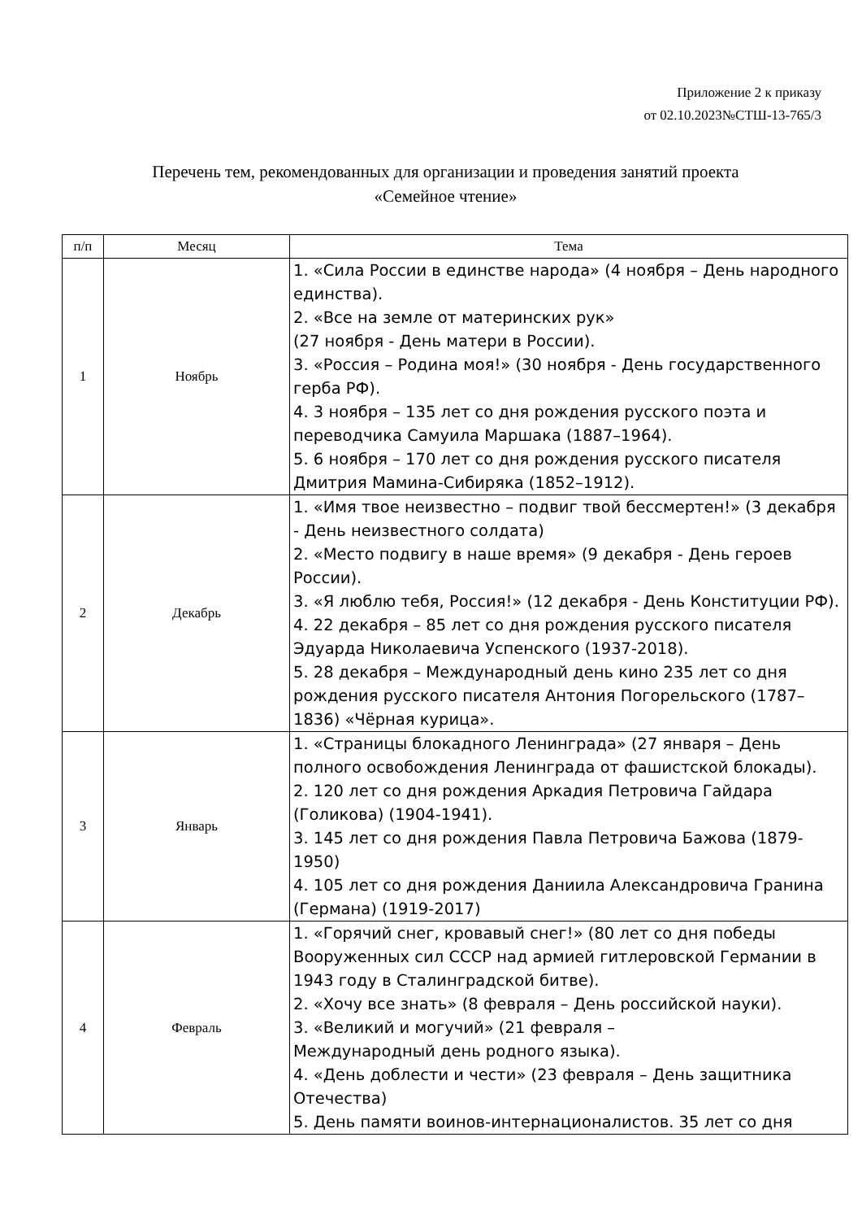Приложение 2 к приказу
от 02.10.2023№СТШ-13-765/3
Перечень тем, рекомендованных для организации и проведения занятий проекта
«Семейное чтение»
| п/п | Месяц | Тема |
| --- | --- | --- |
| 1 | Ноябрь | 1. «Сила России в единстве народа» (4 ноября – День народного единства). 2. «Все на земле от материнских рук» (27 ноября - День матери в России). 3. «Россия – Родина моя!» (30 ноября - День государственного герба РФ). 4. 3 ноября – 135 лет со дня рождения русского поэта и переводчика Самуила Маршака (1887–1964). 5. 6 ноября – 170 лет со дня рождения русского писателя Дмитрия Мамина-Сибиряка (1852–1912). |
| 2 | Декабрь | 1. «Имя твое неизвестно – подвиг твой бессмертен!» (3 декабря - День неизвестного солдата) 2. «Место подвигу в наше время» (9 декабря - День героев России). 3. «Я люблю тебя, Россия!» (12 декабря - День Конституции РФ). 4. 22 декабря – 85 лет со дня рождения русского писателя Эдуарда Николаевича Успенского (1937-2018). 5. 28 декабря – Международный день кино 235 лет со дня рождения русского писателя Антония Погорельского (1787–1836) «Чёрная курица». |
| 3 | Январь | 1. «Страницы блокадного Ленинграда» (27 января – День полного освобождения Ленинграда от фашистской блокады). 2. 120 лет со дня рождения Аркадия Петровича Гайдара (Голикова) (1904-1941). 3. 145 лет со дня рождения Павла Петровича Бажова (1879-1950) 4. 105 лет со дня рождения Даниила Александровича Гранина (Германа) (1919-2017) |
| 4 | Февраль | 1. «Горячий снег, кровавый снег!» (80 лет со дня победы Вооруженных сил СССР над армией гитлеровской Германии в 1943 году в Сталинградской битве). 2. «Хочу все знать» (8 февраля – День российской науки). 3. «Великий и могучий» (21 февраля – Международный день родного языка). 4. «День доблести и чести» (23 февраля – День защитника Отечества) 5. День памяти воинов-интернационалистов. 35 лет со дня |